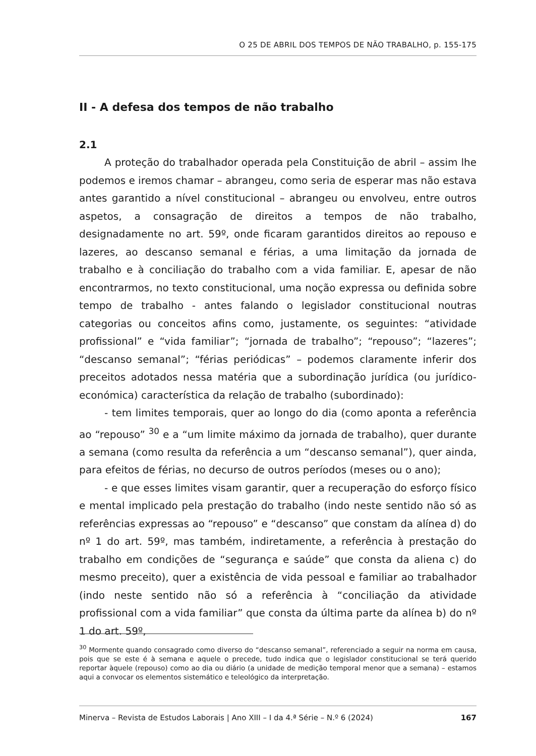O 25 DE ABRIL DOS TEMPOS DE NÃO TRABALHO, p. 155-175
II - A defesa dos tempos de não trabalho
2.1
A proteção do trabalhador operada pela Constituição de abril – assim lhe podemos e iremos chamar – abrangeu, como seria de esperar mas não estava antes garantido a nível constitucional – abrangeu ou envolveu, entre outros aspetos, a consagração de direitos a tempos de não trabalho, designadamente no art. 59º, onde ficaram garantidos direitos ao repouso e lazeres, ao descanso semanal e férias, a uma limitação da jornada de trabalho e à conciliação do trabalho com a vida familiar. E, apesar de não encontrarmos, no texto constitucional, uma noção expressa ou definida sobre tempo de trabalho - antes falando o legislador constitucional noutras categorias ou conceitos afins como, justamente, os seguintes: “atividade profissional” e “vida familiar”; “jornada de trabalho”; “repouso”; “lazeres”; “descanso semanal”; “férias periódicas” – podemos claramente inferir dos preceitos adotados nessa matéria que a subordinação jurídica (ou jurídico-económica) característica da relação de trabalho (subordinado):
- tem limites temporais, quer ao longo do dia (como aponta a referência ao “repouso” <sup>30</sup> e a “um limite máximo da jornada de trabalho), quer durante a semana (como resulta da referência a um “descanso semanal”), quer ainda, para efeitos de férias, no decurso de outros períodos (meses ou o ano);
- e que esses limites visam garantir, quer a recuperação do esforço físico e mental implicado pela prestação do trabalho (indo neste sentido não só as referências expressas ao “repouso” e “descanso” que constam da alínea d) do nº 1 do art. 59º, mas também, indiretamente, a referência à prestação do trabalho em condições de “segurança e saúde” que consta da aliena c) do mesmo preceito), quer a existência de vida pessoal e familiar ao trabalhador (indo neste sentido não só a referência à “conciliação da atividade profissional com a vida familiar” que consta da última parte da alínea b) do nº 1 do art. 59º,
<sup>30</sup> Mormente quando consagrado como diverso do “descanso semanal”, referenciado a seguir na norma em causa, pois que se este é à semana e aquele o precede, tudo indica que o legislador constitucional se terá querido reportar àquele (repouso) como ao dia ou diário (a unidade de medição temporal menor que a semana) – estamos aqui a convocar os elementos sistemático e teleológico da interpretação.
Minerva – Revista de Estudos Laborais | Ano XIII – I da 4.ª Série – N.º 6 (2024) 167